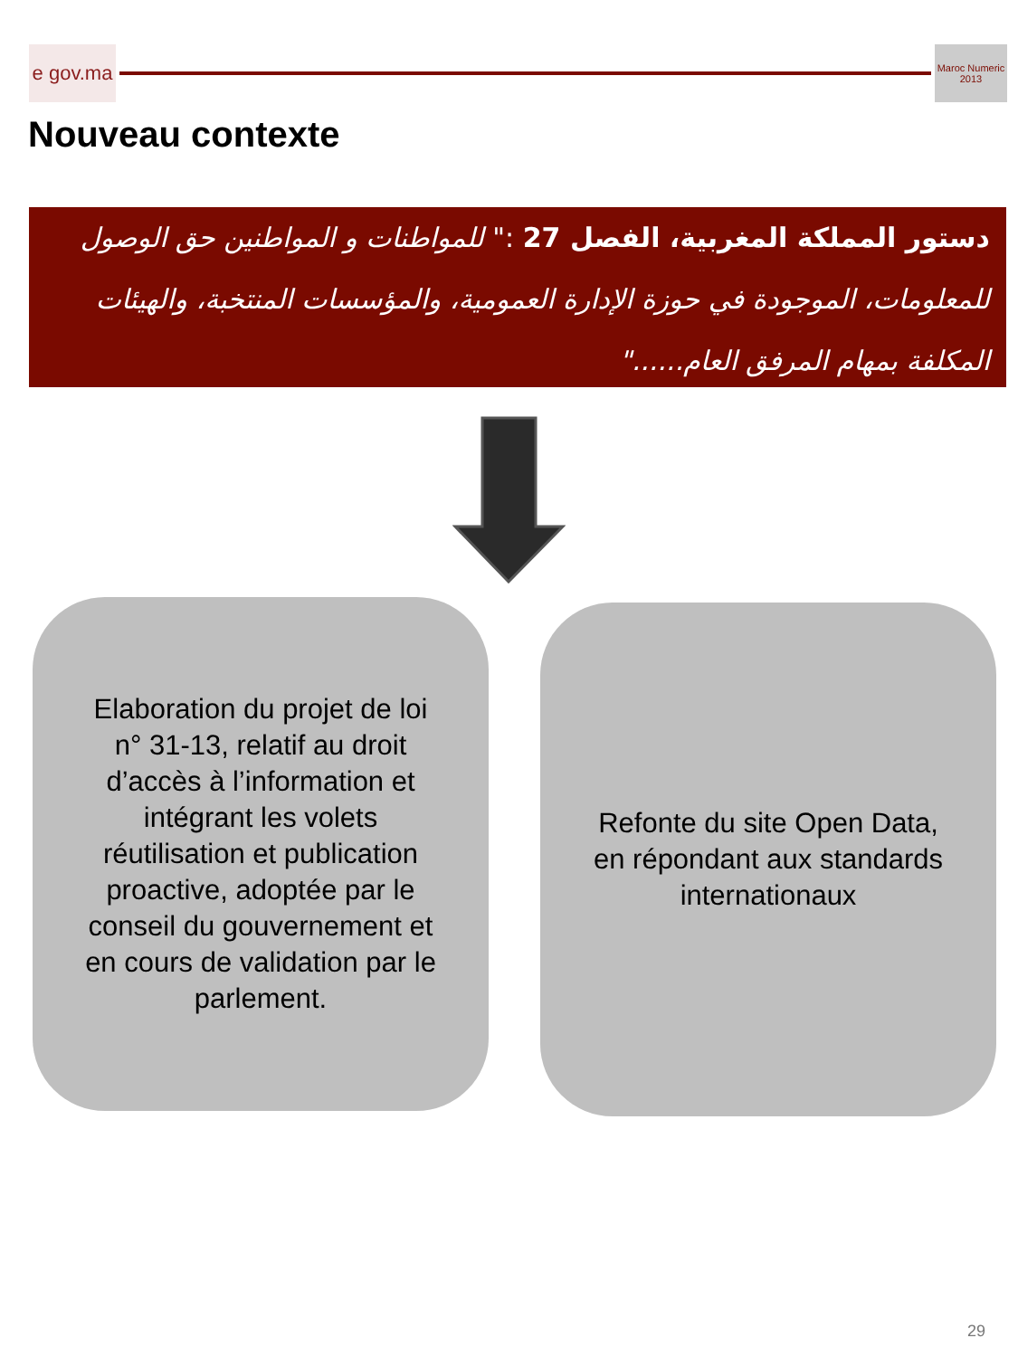e gov.ma
Maroc Numeric 2013
Nouveau contexte
دستور المملكة المغربية، الفصل 27 :" للمواطنات و المواطنين حق الوصول للمعلومات، الموجودة في حوزة الإدارة العمومية، والمؤسسات المنتخبة، والهيئات المكلفة بمهام المرفق العام......"
Elaboration du projet de loi n° 31-13, relatif au droit d’accès à l’information et intégrant les volets réutilisation et publication proactive, adoptée par le conseil du gouvernement et en cours de validation par le parlement.
Refonte du site Open Data, en répondant aux standards internationaux
29